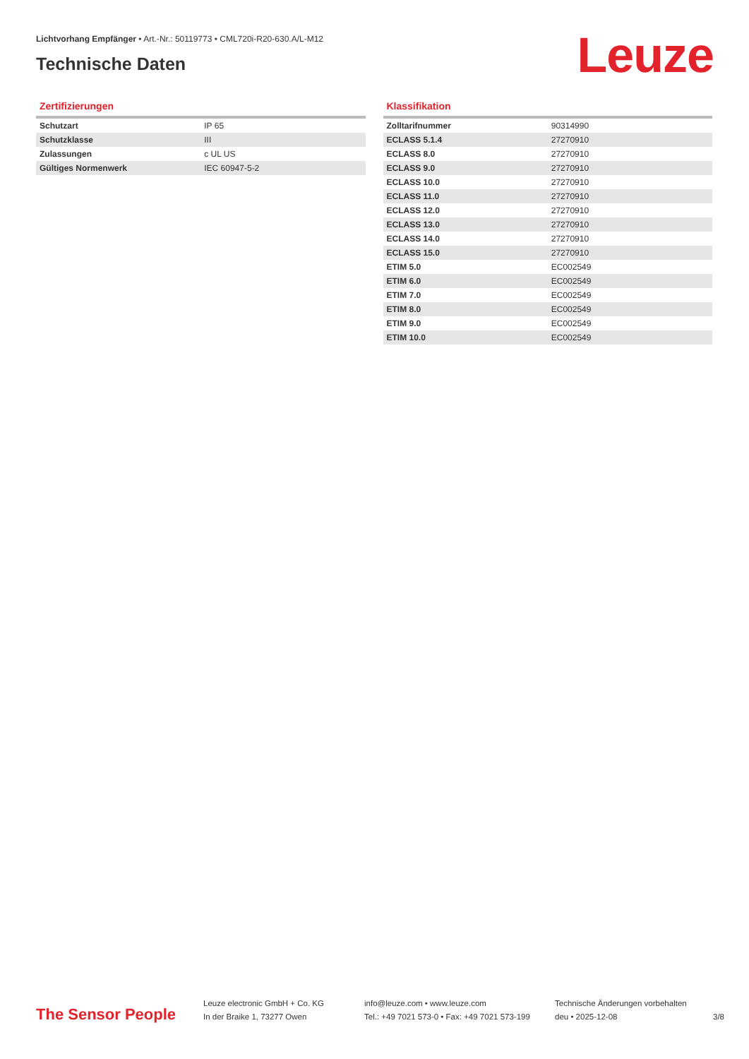Lichtvorhang Empfänger • Art.-Nr.: 50119773 • CML720i-R20-630.A/L-M12
Technische Daten
Leuze
Zertifizierungen
| Schutzart | IP 65 |
| Schutzklasse | III |
| Zulassungen | c UL US |
| Gültiges Normenwerk | IEC 60947-5-2 |
Klassifikation
| Zolltarifnummer | 90314990 |
| ECLASS 5.1.4 | 27270910 |
| ECLASS 8.0 | 27270910 |
| ECLASS 9.0 | 27270910 |
| ECLASS 10.0 | 27270910 |
| ECLASS 11.0 | 27270910 |
| ECLASS 12.0 | 27270910 |
| ECLASS 13.0 | 27270910 |
| ECLASS 14.0 | 27270910 |
| ECLASS 15.0 | 27270910 |
| ETIM 5.0 | EC002549 |
| ETIM 6.0 | EC002549 |
| ETIM 7.0 | EC002549 |
| ETIM 8.0 | EC002549 |
| ETIM 9.0 | EC002549 |
| ETIM 10.0 | EC002549 |
The Sensor People
Leuze electronic GmbH + Co. KG
In der Braike 1, 73277 Owen
info@leuze.com • www.leuze.com
Tel.: +49 7021 573-0 • Fax: +49 7021 573-199
Technische Änderungen vorbehalten
deu • 2025-12-08
3/8